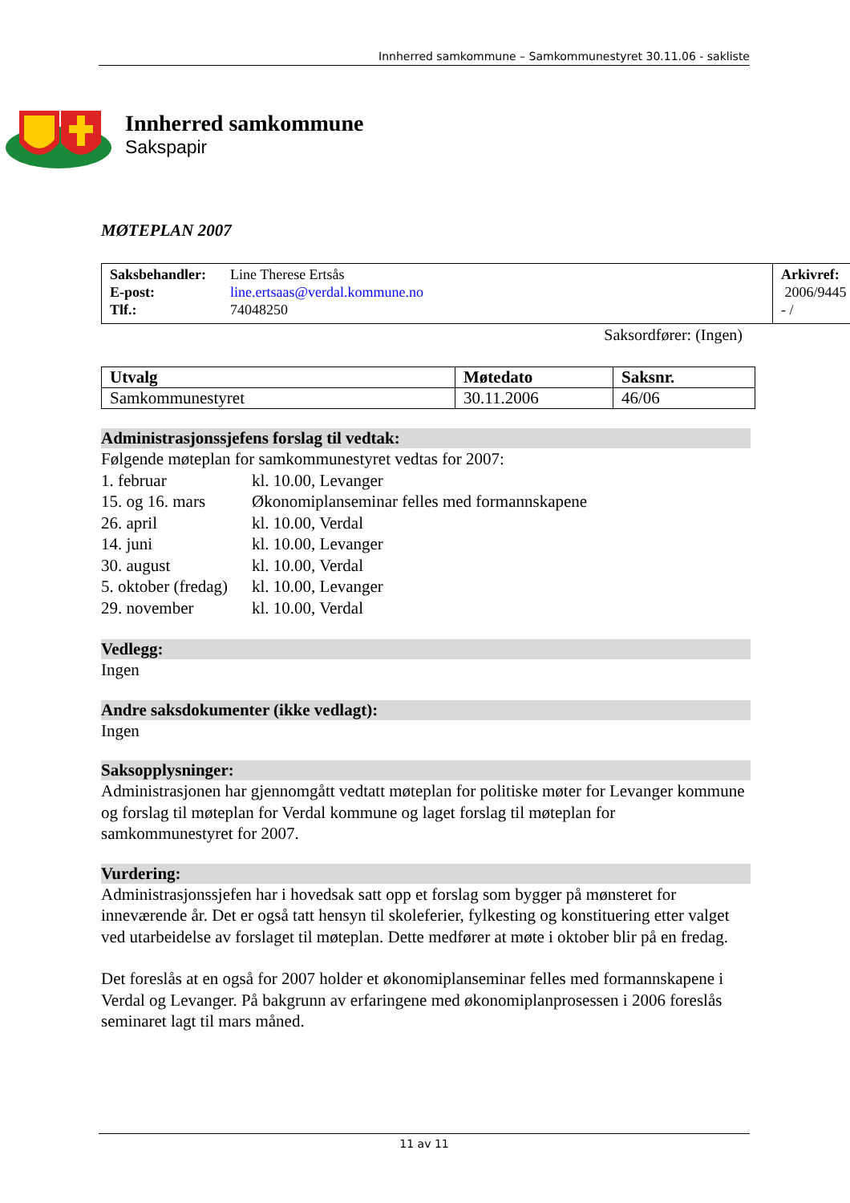Innherred samkommune – Samkommunestyret 30.11.06 - sakliste
Innherred samkommune
Sakspapir
MØTEPLAN 2007
| / Saksbehandler: E-post: Tlf.: / Line Therese Ertsås line.ertsaas@verdal.kommune.no 74048250 / | Arkivref: 2006/9445 - / |
Saksordfører: (Ingen)
| Utvalg | Møtedato | Saksnr. |
| Samkommunestyret | 30.11.2006 | 46/06 |
Administrasjonssjefens forslag til vedtak:
Følgende møteplan for samkommunestyret vedtas for 2007:
| 1. februar | kl. 10.00, Levanger |
| 15. og 16. mars | Økonomiplanseminar felles med formannskapene |
| 26. april | kl. 10.00, Verdal |
| 14. juni | kl. 10.00, Levanger |
| 30. august | kl. 10.00, Verdal |
| 5. oktober (fredag) | kl. 10.00, Levanger |
| 29. november | kl. 10.00, Verdal |
Vedlegg:
Ingen
Andre saksdokumenter (ikke vedlagt):
Ingen
Saksopplysninger:
Administrasjonen har gjennomgått vedtatt møteplan for politiske møter for Levanger kommune og forslag til møteplan for Verdal kommune og laget forslag til møteplan for samkommunestyret for 2007.
Vurdering:
Administrasjonssjefen har i hovedsak satt opp et forslag som bygger på mønsteret for inneværende år. Det er også tatt hensyn til skoleferier, fylkesting og konstituering etter valget ved utarbeidelse av forslaget til møteplan. Dette medfører at møte i oktober blir på en fredag.
Det foreslås at en også for 2007 holder et økonomiplanseminar felles med formannskapene i Verdal og Levanger. På bakgrunn av erfaringene med økonomiplanprosessen i 2006 foreslås seminaret lagt til mars måned.
11 av 11